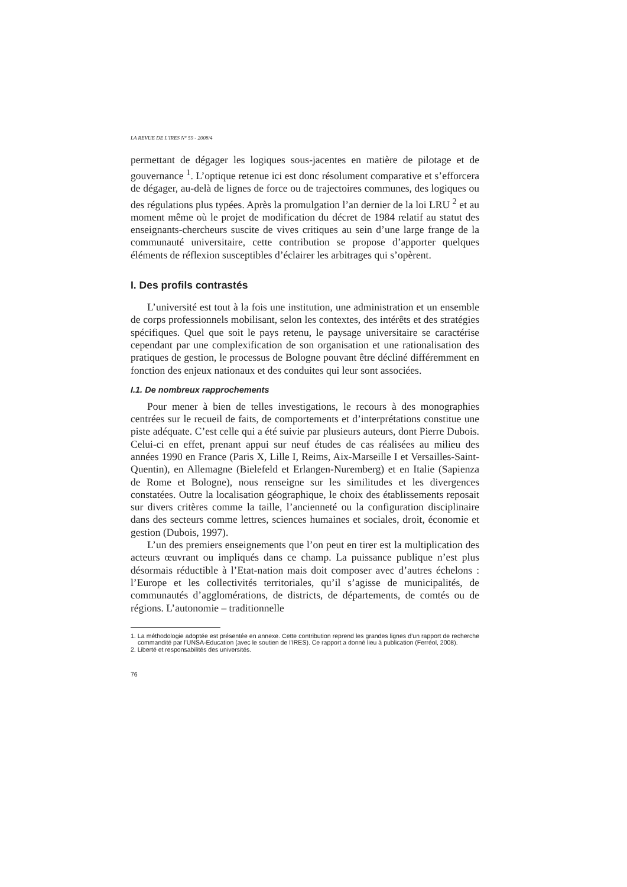LA REVUE DE L'IRES N° 59 - 2008/4
permettant de dégager les logiques sous-jacentes en matière de pilotage et de gouvernance <sup>1</sup>. L’optique retenue ici est donc résolument comparative et s’efforcera de dégager, au-delà de lignes de force ou de trajectoires communes, des logiques ou des régulations plus typées. Après la promulgation l’an dernier de la loi LRU <sup>2</sup> et au moment même où le projet de modification du décret de 1984 relatif au statut des enseignants-chercheurs suscite de vives critiques au sein d’une large frange de la communauté universitaire, cette contribution se propose d’apporter quelques éléments de réflexion susceptibles d’éclairer les arbitrages qui s’opèrent.
I. Des profils contrastés
L’université est tout à la fois une institution, une administration et un ensemble de corps professionnels mobilisant, selon les contextes, des intérêts et des stratégies spécifiques. Quel que soit le pays retenu, le paysage universitaire se caractérise cependant par une complexification de son organisation et une rationalisation des pratiques de gestion, le processus de Bologne pouvant être décliné différemment en fonction des enjeux nationaux et des conduites qui leur sont associées.
I.1. De nombreux rapprochements
Pour mener à bien de telles investigations, le recours à des monographies centrées sur le recueil de faits, de comportements et d’interprétations constitue une piste adéquate. C’est celle qui a été suivie par plusieurs auteurs, dont Pierre Dubois. Celui-ci en effet, prenant appui sur neuf études de cas réalisées au milieu des années 1990 en France (Paris X, Lille I, Reims, Aix-Marseille I et Versailles-Saint-Quentin), en Allemagne (Bielefeld et Erlangen-Nuremberg) et en Italie (Sapienza de Rome et Bologne), nous renseigne sur les similitudes et les divergences constatées. Outre la localisation géographique, le choix des établissements reposait sur divers critères comme la taille, l’ancienneté ou la configuration disciplinaire dans des secteurs comme lettres, sciences humaines et sociales, droit, économie et gestion (Dubois, 1997).
L’un des premiers enseignements que l’on peut en tirer est la multiplication des acteurs œuvrant ou impliqués dans ce champ. La puissance publique n’est plus désormais réductible à l’Etat-nation mais doit composer avec d’autres échelons : l’Europe et les collectivités territoriales, qu’il s’agisse de municipalités, de communautés d’agglomérations, de districts, de départements, de comtés ou de régions. L’autonomie – traditionnelle
1. La méthodologie adoptée est présentée en annexe. Cette contribution reprend les grandes lignes d’un rapport de recherche commandité par l’UNSA-Education (avec le soutien de l’IRES). Ce rapport a donné lieu à publication (Ferréol, 2008).
2. Liberté et responsabilités des universités.
76